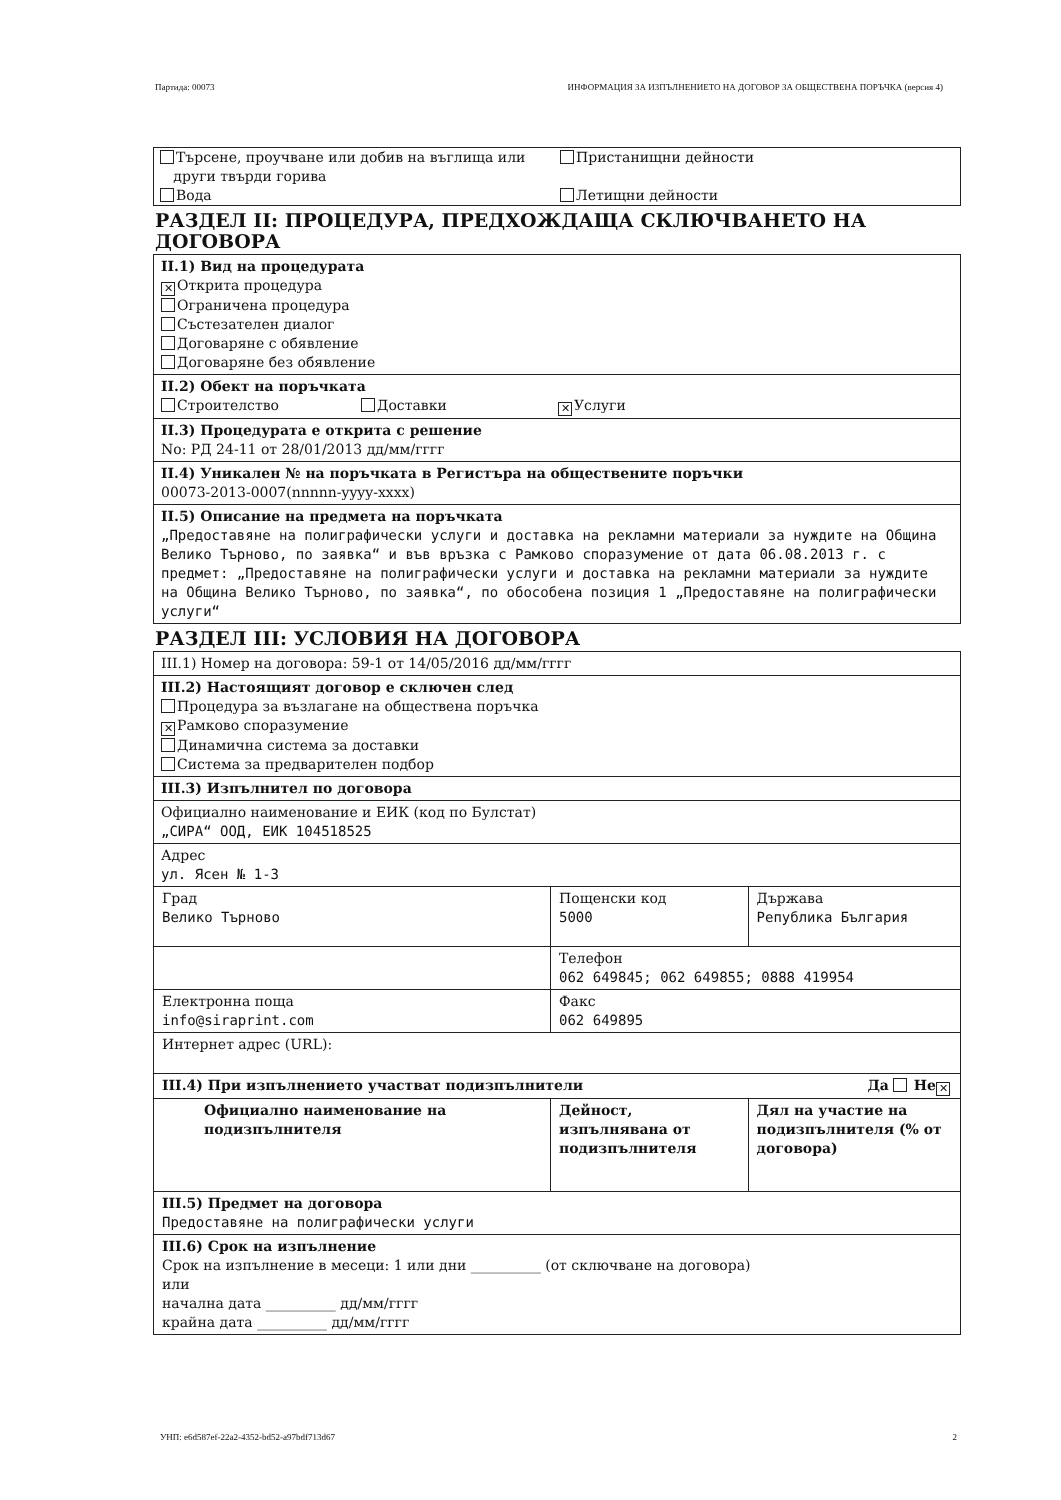Партида: 00073 ИНФОРМАЦИЯ ЗА ИЗПЪЛНЕНИЕТО НА ДОГОВОР ЗА ОБЩЕСТВЕНА ПОРЪЧКА (версия 4)
Търсене, проучване или добив на въглища или
други твърди горива
Вода
Пристанищни дейности
Летищни дейности
РАЗДЕЛ II: ПРОЦЕДУРА, ПРЕДХОЖДАЩА СКЛЮЧВАНЕТО НА ДОГОВОРА
II.1) Вид на процедурата
✕ Открита процедура
Ограничена процедура
Състезателен диалог
Договаряне с обявление
Договаряне без обявление
II.2) Обект на поръчката
Строителство Доставки ✕ Услуги
II.3) Процедурата е открита с решение
No: РД 24-11 от 28/01/2013 дд/мм/гггг
II.4) Уникален № на поръчката в Регистъра на обществените поръчки
00073-2013-0007(nnnnn-yyyy-xxxx)
II.5) Описание на предмета на поръчката
„Предоставяне на полиграфически услуги и доставка на рекламни материали за нуждите на Община Велико Търново, по заявка“ и във връзка с Рамково споразумение от дата 06.08.2013 г. с предмет: „Предоставяне на полиграфически услуги и доставка на рекламни материали за нуждите на Община Велико Търново, по заявка“, по обособена позиция 1 „Предоставяне на полиграфически услуги“
РАЗДЕЛ III: УСЛОВИЯ НА ДОГОВОРА
III.1) Номер на договора: 59-1 от 14/05/2016 дд/мм/гггг
III.2) Настоящият договор е сключен след
Процедура за възлагане на обществена поръчка
✕ Рамково споразумение
Динамична система за доставки
Система за предварителен подбор
III.3) Изпълнител по договора
Официално наименование и ЕИК (код по Булстат)
„СИРА“ ООД, ЕИК 104518525
Адрес
ул. Ясен № 1-3
| Град Велико Търново | Пощенски код 5000 | Държава Република България |
| | Телефон 062 649845; 062 649855; 0888 419954 | |
| Електронна поща info@siraprint.com | Факс 062 649895 | |
| Интернет адрес (URL): | | |
| III.4) При изпълнението участват подизпълнители Да Не ✕ | | |
| Официално наименование на подизпълнителя | Дейност, изпълнявана от подизпълнителя | Дял на участие на подизпълнителя (% от договора) |
| III.5) Предмет на договора Предоставяне на полиграфически услуги | | |
| III.6) Срок на изпълнение Срок на изпълнение в месеци: 1 или дни __________ (от сключване на договора) или начална дата __________ дд/мм/гггг крайна дата __________ дд/мм/гггг | | |
УНП: e6d587ef-22a2-4352-bd52-a97bdf713d67 2